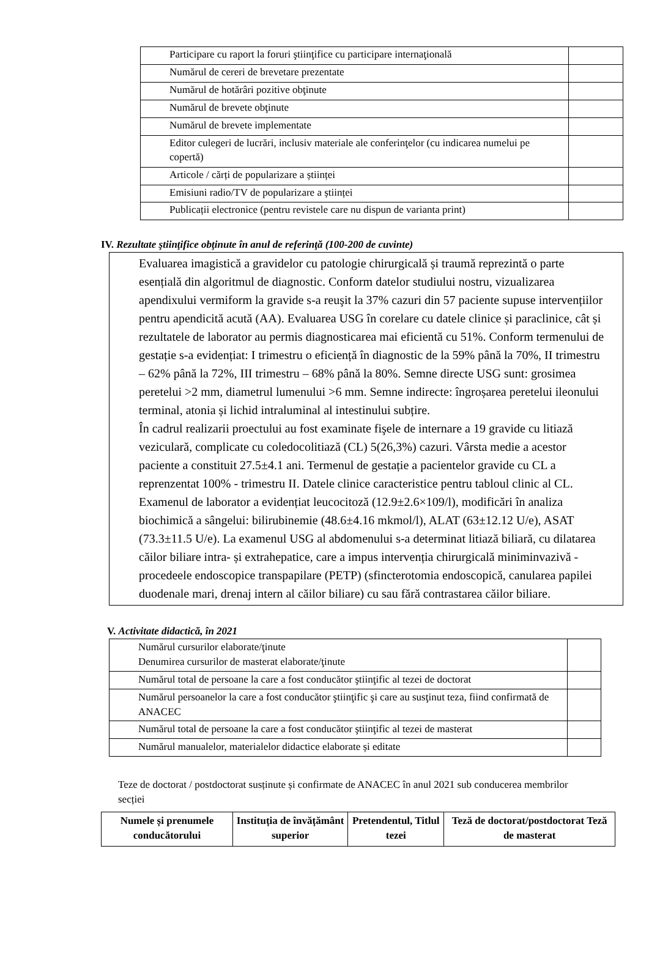| Participare cu raport la foruri ştiinţifice cu participare internaţională | |
| Numărul de cereri de brevetare prezentate | |
| Numărul de hotărâri pozitive obţinute | |
| Numărul de brevete obţinute | |
| Numărul de brevete implementate | |
| Editor culegeri de lucrări, inclusiv materiale ale conferinţelor (cu indicarea numelui pe copertă) | |
| Articole / cărți de popularizare a științei | |
| Emisiuni radio/TV de popularizare a științei | |
| Publicații electronice (pentru revistele care nu dispun de varianta print) | |
IV. Rezultate ştiinţifice obţinute în anul de referinţă (100-200 de cuvinte)
Evaluarea imagistică a gravidelor cu patologie chirurgicală și traumă reprezintă o parte esențială din algoritmul de diagnostic. Conform datelor studiului nostru, vizualizarea apendixului vermiform la gravide s-a reuşit la 37% cazuri din 57 paciente supuse intervențiilor pentru apendicită acută (AA). Evaluarea USG în corelare cu datele clinice și paraclinice, cât și rezultatele de laborator au permis diagnosticarea mai eficientă cu 51%. Conform termenului de gestație s-a evidențiat: I trimestru o eficiență în diagnostic de la 59% până la 70%, II trimestru – 62% până la 72%, III trimestru – 68% până la 80%. Semne directe USG sunt: grosimea peretelui >2 mm, diametrul lumenului >6 mm. Semne indirecte: îngroșarea peretelui ileonului terminal, atonia și lichid intraluminal al intestinului subțire.
În cadrul realizarii proectului au fost examinate fişele de internare a 19 gravide cu litiază veziculară, complicate cu coledocolitiază (CL) 5(26,3%) cazuri. Vârsta medie a acestor paciente a constituit 27.5±4.1 ani. Termenul de gestație a pacientelor gravide cu CL a reprenzentat 100% - trimestru II. Datele clinice caracteristice pentru tabloul clinic al CL. Examenul de laborator a evidențiat leucocitoză (12.9±2.6×109/l), modificări în analiza biochimică a sângelui: bilirubinemie (48.6±4.16 mkmol/l), ALAT (63±12.12 U/e), ASAT (73.3±11.5 U/e). La examenul USG al abdomenului s-a determinat litiază biliară, cu dilatarea căilor biliare intra- și extrahepatice, care a impus intervenția chirurgicală miniminvazivă -procedeele endoscopice transpapilare (PETP) (sfincterotomia endoscopică, canularea papilei duodenale mari, drenaj intern al căilor biliare) cu sau fără contrastarea căilor biliare.
V. Activitate didactică, în 2021
| Numărul cursurilor elaborate/ţinute Denumirea cursurilor de masterat elaborate/ţinute | |
| Numărul total de persoane la care a fost conducător ştiinţific al tezei de doctorat | |
| Numărul persoanelor la care a fost conducător ştiinţific şi care au susţinut teza, fiind confirmată de ANACEC | |
| Numărul total de persoane la care a fost conducător ştiinţific al tezei de masterat | |
| Numărul manualelor, materialelor didactice elaborate și editate | |
Teze de doctorat / postdoctorat susținute și confirmate de ANACEC în anul 2021 sub conducerea membrilor secției
| Numele și prenumele conducătorului | Instituția de învățământ superior | Pretendentul, Titlul tezei | Teză de doctorat/postdoctorat Teză de masterat |
| --- | --- | --- | --- |